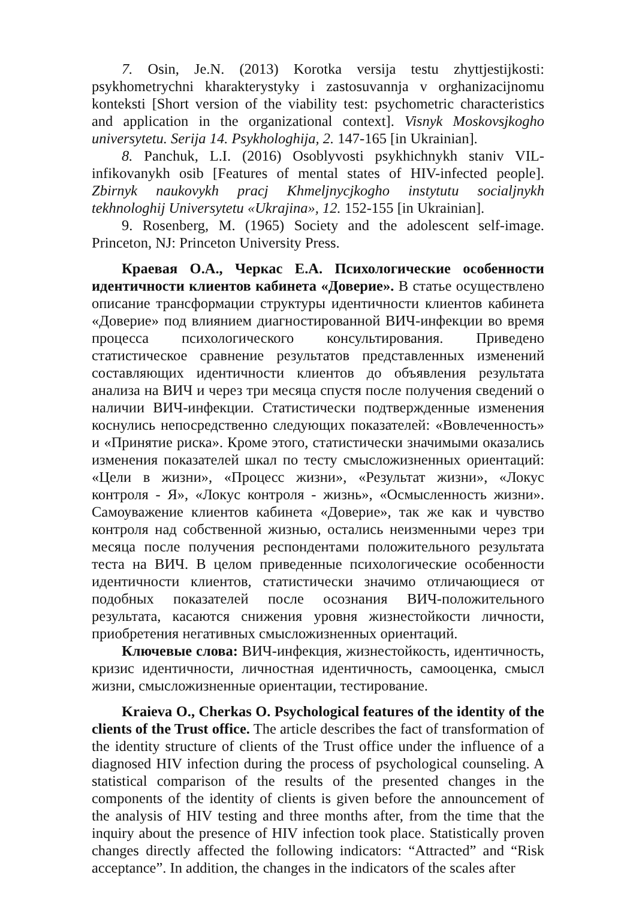7. Osin, Je.N. (2013) Korotka versija testu zhyttjestijkosti: psykhometrychni kharakterystyky i zastosuvannja v orghanizacijnomu konteksti [Short version of the viability test: psychometric characteristics and application in the organizational context]. Visnyk Moskovsjkogho universytetu. Serija 14. Psykhologhija, 2. 147-165 [in Ukrainian].
8. Panchuk, L.I. (2016) Osoblyvosti psykhichnykh staniv VIL-infikovanykh osib [Features of mental states of HIV-infected people]. Zbirnyk naukovykh pracj Khmeljnycjkogho instytutu socialjnykh tekhnologhij Universytetu «Ukrajina», 12. 152-155 [in Ukrainian].
9. Rosenberg, M. (1965) Society and the adolescent self-image. Princeton, NJ: Princeton University Press.
Краевая О.А., Черкас Е.А. Психологические особенности идентичности клиентов кабинета «Доверие». В статье осуществлено описание трансформации структуры идентичности клиентов кабинета «Доверие» под влиянием диагностированной ВИЧ-инфекции во время процесса психологического консультирования. Приведено статистическое сравнение результатов представленных изменений составляющих идентичности клиентов до объявления результата анализа на ВИЧ и через три месяца спустя после получения сведений о наличии ВИЧ-инфекции. Статистически подтвержденные изменения коснулись непосредственно следующих показателей: «Вовлеченность» и «Принятие риска». Кроме этого, статистически значимыми оказались изменения показателей шкал по тесту смысложизненных ориентаций: «Цели в жизни», «Процесс жизни», «Результат жизни», «Локус контроля - Я», «Локус контроля - жизнь», «Осмысленность жизни». Самоуважение клиентов кабинета «Доверие», так же как и чувство контроля над собственной жизнью, остались неизменными через три месяца после получения респондентами положительного результата теста на ВИЧ. В целом приведенные психологические особенности идентичности клиентов, статистически значимо отличающиеся от подобных показателей после осознания ВИЧ-положительного результата, касаются снижения уровня жизнестойкости личности, приобретения негативных смысложизненных ориентаций.
Ключевые слова: ВИЧ-инфекция, жизнестойкость, идентичность, кризис идентичности, личностная идентичность, самооценка, смысл жизни, смысложизненные ориентации, тестирование.
Kraieva O., Cherkas O. Psychological features of the identity of the clients of the Trust office. The article describes the fact of transformation of the identity structure of clients of the Trust office under the influence of a diagnosed HIV infection during the process of psychological counseling. A statistical comparison of the results of the presented changes in the components of the identity of clients is given before the announcement of the analysis of HIV testing and three months after, from the time that the inquiry about the presence of HIV infection took place. Statistically proven changes directly affected the following indicators: “Attracted” and “Risk acceptance”. In addition, the changes in the indicators of the scales after